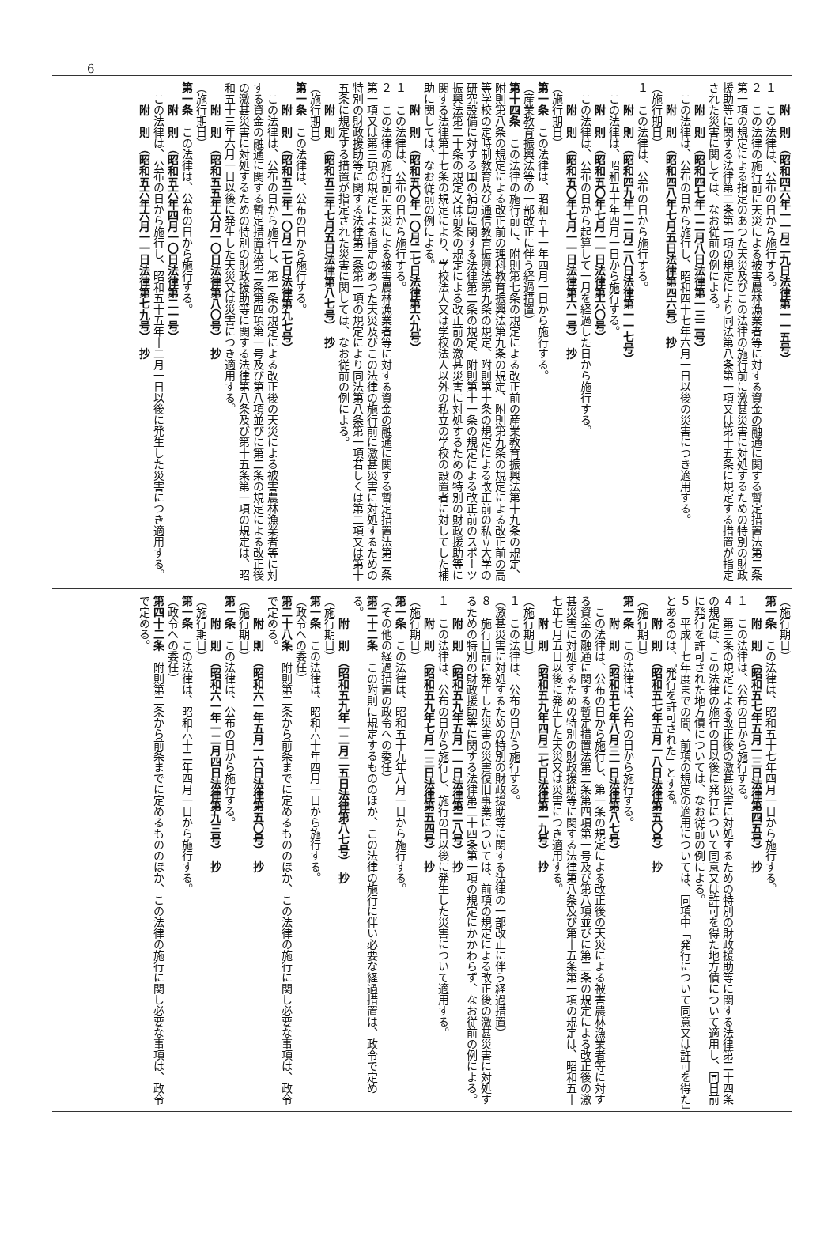6
附　則　（昭和四六年一一月二九日法律第一一五号）
１　この法律は、公布の日から施行する。
２　この法律の施行前に天災による被害農林漁業者等に対する資金の融通に関する暫定措置法第二条第一項の規定による指定のあつた天災及びこの法律の施行前に激甚災害に対処するための特別の財政援助等に関する法律第二条第一項の規定により同法第八条第一項又は第十五条に規定する措置が指定された災害に関しては、なお従前の例による。
附　則　（昭和四七年一二月八日法律第一三二号）
この法律は、公布の日から施行し、昭和四十七年六月一日以後の災害につき適用する。
附　則　（昭和四八年七月五日法律第四六号）　抄
（施行期日）
１　この法律は、公布の日から施行する。
附　則　（昭和四九年一二月二八日法律第一一七号）
この法律は、昭和五十年四月一日から施行する。
附　則　（昭和五〇年七月一一日法律第六〇号）
この法律は、公布の日から起算して一月を経過した日から施行する。
附　則　（昭和五〇年七月一一日法律第六一号）　抄
（施行期日）
第一条　この法律は、昭和五十一年四月一日から施行する。
（産業教育振興法等の一部改正に伴う経過措置）
第十四条　この法律の施行前に、附則第七条の規定による改正前の産業教育振興法第十九条の規定、附則第八条の規定による改正前の理科教育振興法第九条の規定、附則第九条の規定による改正前の高等学校の定時制教育及び通信教育振興法第九条の規定、附則第十条の規定による改正前の私立大学の研究設備に対する国の補助に関する法律第二条の規定、附則第十一条の規定による改正前のスポーツ振興法第二十条の規定又は前条の規定による改正前の激甚災害に対処するための特別の財政援助等に関する法律第十七条の規定により、学校法人又は学校法人以外の私立の学校の設置者に対してした補助に関しては、なお従前の例による。
附　則　（昭和五〇年一〇月二七日法律第六九号）
１　この法律は、公布の日から施行する。
２　この法律の施行前に天災による被害農林漁業者等に対する資金の融通に関する暫定措置法第二条第一項又は第三項の規定による指定のあつた天災及びこの法律の施行前に激甚災害に対処するための特別の財政援助等に関する法律第二条第一項の規定により同法第八条第一項若しくは第二項又は第十五条に規定する措置が指定された災害に関しては、なお従前の例による。
附　則　（昭和五三年七月五日法律第八七号）　抄
（施行期日）
第一条　この法律は、公布の日から施行する。
附　則　（昭和五三年一〇月二七日法律第九七号）
この法律は、公布の日から施行し、第一条の規定による改正後の天災による被害農林漁業者等に対する資金の融通に関する暫定措置法第二条第四項第一号及び第八項並びに第二条の規定による改正後の激甚災害に対処するための特別の財政援助等に関する法律第八条及び第十五条第一項の規定は、昭和五十三年六月一日以後に発生した天災又は災害につき適用する。
附　則　（昭和五五年六月一〇日法律第八〇号）　抄
（施行期日）
第一条　この法律は、公布の日から施行する。
附　則　（昭和五六年四月一〇日法律第二一号）
この法律は、公布の日から施行し、昭和五十五年十二月一日以後に発生した災害につき適用する。
附　則　（昭和五六年六月一一日法律第七九号）　抄
（施行期日）
第一条　この法律は、昭和五十七年四月一日から施行する。
附　則　（昭和五七年五月一三日法律第四五号）　抄
１　この法律は、公布の日から施行する。
４　第三条の規定による改正後の激甚災害に対処するための特別の財政援助等に関する法律第二十四条の規定は、この法律の施行の日以後に発行について同意又は許可を得た地方債について適用し、同日前に発行を許可された地方債については、なお従前の例による。
５　平成十七年度までの間、前項の規定の適用については、同項中「発行について同意又は許可を得た」とあるのは、「発行を許可された」とする。
附　則　（昭和五七年五月一八日法律第五〇号）　抄
（施行期日）
第一条　この法律は、公布の日から施行する。
附　則　（昭和五七年八月三一日法律第八七号）
この法律は、公布の日から施行し、第一条の規定による改正後の天災による被害農林漁業者等に対する資金の融通に関する暫定措置法第二条第四項第一号及び第八項並びに第二条の規定による改正後の激甚災害に対処するための特別の財政援助等に関する法律第八条及び第十五条第一項の規定は、昭和五十七年七月五日以後に発生した天災又は災害につき適用する。
附　則　（昭和五九年四月二七日法律第一九号）　抄
（施行期日）
１　この法律は、公布の日から施行する。
（激甚災害に対処するための特別の財政援助等に関する法律の一部改正に伴う経過措置）
８　施行日前に発生した災害の災害復旧事業については、前項の規定による改正後の激甚災害に対処するための特別の財政援助等に関する法律第二十四条第一項の規定にかかわらず、なお従前の例による。
附　則　（昭和五九年五月一一日法律第二八号）　抄
１　この法律は、公布の日から施行し、施行の日以後に発生した災害について適用する。
附　則　（昭和五九年七月一三日法律第五四号）　抄
（施行期日）
第一条　この法律は、昭和五十九年八月一日から施行する。
（その他の経過措置の政令への委任）
第二十二条　この附則に規定するもののほか、この法律の施行に伴い必要な経過措置は、政令で定める。
附　則　（昭和五九年一二月二五日法律第八七号）　抄
（施行期日）
第一条　この法律は、昭和六十年四月一日から施行する。
（政令への委任）
第二十八条　附則第二条から前条までに定めるもののほか、この法律の施行に関し必要な事項は、政令で定める。
附　則　（昭和六一年五月一六日法律第五〇号）　抄
（施行期日）
第一条　この法律は、公布の日から施行する。
附　則　（昭和六一年一二月四日法律第九三号）　抄
（施行期日）
第一条　この法律は、昭和六十二年四月一日から施行する。
（政令への委任）
第四十二条　附則第二条から前条までに定めるもののほか、この法律の施行に関し必要な事項は、政令で定める。